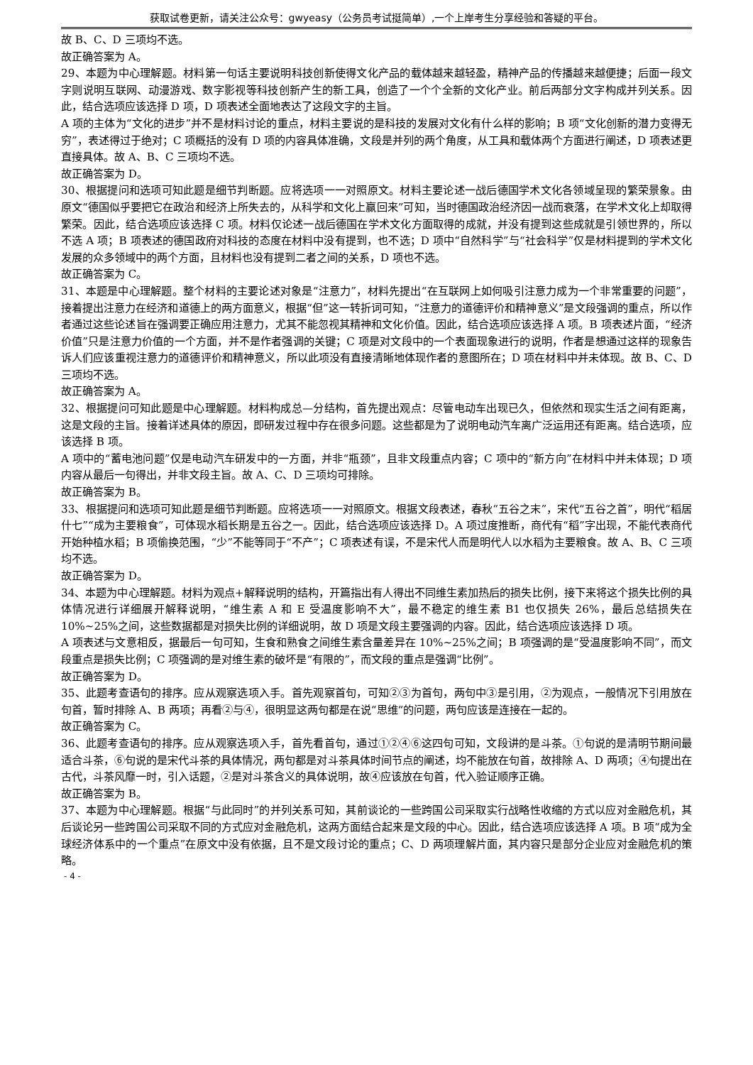获取试卷更新，请关注公众号：gwyeasy（公务员考试挺简单）,一个上岸考生分享经验和答疑的平台。
故 B、C、D 三项均不选。
故正确答案为 A。
29、本题为中心理解题。材料第一句话主要说明科技创新使得文化产品的载体越来越轻盈，精神产品的传播越来越便捷；后面一段文字则说明互联网、动漫游戏、数字影视等科技创新产生的新工具，创造了一个个全新的文化产业。前后两部分文字构成并列关系。因此，结合选项应该选择 D 项，D 项表述全面地表达了这段文字的主旨。
A 项的主体为“文化的进步”并不是材料讨论的重点，材料主要说的是科技的发展对文化有什么样的影响；B 项“文化创新的潜力变得无穷”，表述得过于绝对；C 项概括的没有 D 项的内容具体准确，文段是并列的两个角度，从工具和载体两个方面进行阐述，D 项表述更直接具体。故 A、B、C 三项均不选。
故正确答案为 D。
30、根据提问和选项可知此题是细节判断题。应将选项一一对照原文。材料主要论述一战后德国学术文化各领域呈现的繁荣景象。由原文“德国似乎要把它在政治和经济上所失去的，从科学和文化上赢回来”可知，当时德国政治经济因一战而衰落，在学术文化上却取得繁荣。因此，结合选项应该选择 C 项。材料仅论述一战后德国在学术文化方面取得的成就，并没有提到这些成就是引领世界的，所以不选 A 项；B 项表述的德国政府对科技的态度在材料中没有提到，也不选；D 项中“自然科学”与“社会科学”仅是材料提到的学术文化发展的众多领域中的两个方面，且材料也没有提到二者之间的关系，D 项也不选。
故正确答案为 C。
31、本题是中心理解题。整个材料的主要论述对象是“注意力”，材料先提出“在互联网上如何吸引注意力成为一个非常重要的问题”，接着提出注意力在经济和道德上的两方面意义，根据“但”这一转折词可知，“注意力的道德评价和精神意义”是文段强调的重点，所以作者通过这些论述旨在强调要正确应用注意力，尤其不能忽视其精神和文化价值。因此，结合选项应该选择 A 项。B 项表述片面，“经济价值”只是注意力价值的一个方面，并不是作者强调的关键；C 项是对文段中的一个表面现象进行的说明，作者是想通过这样的现象告诉人们应该重视注意力的道德评价和精神意义，所以此项没有直接清晰地体现作者的意图所在；D 项在材料中并未体现。故 B、C、D 三项均不选。
故正确答案为 A。
32、根据提问可知此题是中心理解题。材料构成总—分结构，首先提出观点：尽管电动车出现已久，但依然和现实生活之间有距离，这是文段的主旨。接着详述具体的原因，即研发过程中存在很多问题。这些都是为了说明电动汽车离广泛运用还有距离。结合选项，应该选择 B 项。
A 项中的“蓄电池问题”仅是电动汽车研发中的一方面，并非“瓶颈”，且非文段重点内容；C 项中的“新方向”在材料中并未体现；D 项内容从最后一句得出，并非文段主旨。故 A、C、D 三项均可排除。
故正确答案为 B。
33、根据提问和选项可知此题是细节判断题。应将选项一一对照原文。根据文段表述，春秋“五谷之末”，宋代“五谷之首”，明代“稻居什七”“成为主要粮食”，可体现水稻长期是五谷之一。因此，结合选项应该选择 D。A 项过度推断，商代有“稻”字出现，不能代表商代开始种植水稻；B 项偷换范围，“少”不能等同于“不产”；C 项表述有误，不是宋代人而是明代人以水稻为主要粮食。故 A、B、C 三项均不选。
故正确答案为 D。
34、本题为中心理解题。材料为观点+解释说明的结构，开篇指出有人得出不同维生素加热后的损失比例，接下来将这个损失比例的具体情况进行详细展开解释说明，“维生素 A 和 E 受温度影响不大”，最不稳定的维生素 B1 也仅损失 26%，最后总结损失在 10%~25%之间，这些数据都是对损失比例的详细说明，故 D 项是文段主要强调的内容。因此，结合选项应该选择 D 项。
A 项表述与文意相反，据最后一句可知，生食和熟食之间维生素含量差异在 10%~25%之间；B 项强调的是“受温度影响不同”，而文段重点是损失比例；C 项强调的是对维生素的破坏是“有限的”，而文段的重点是强调“比例”。
故正确答案为 D。
35、此题考查语句的排序。应从观察选项入手。首先观察首句，可知②③为首句，两句中③是引用，②为观点，一般情况下引用放在句首，暂时排除 A、B 两项；再看②与④，很明显这两句都是在说“思维“的问题，两句应该是连接在一起的。
故正确答案为 C。
36、此题考查语句的排序。应从观察选项入手，首先看首句，通过①②④⑥这四句可知，文段讲的是斗茶。①句说的是清明节期间最适合斗茶，⑥句说的是宋代斗茶的具体情况，两句都是对斗茶具体时间节点的阐述，均不能放在句首，故排除 A、D 两项；④句提出在古代，斗茶风靡一时，引入话题，②是对斗茶含义的具体说明，故④应该放在句首，代入验证顺序正确。
故正确答案为 B。
37、本题为中心理解题。根据“与此同时”的并列关系可知，其前谈论的一些跨国公司采取实行战略性收缩的方式以应对金融危机，其后谈论另一些跨国公司采取不同的方式应对金融危机，这两方面结合起来是文段的中心。因此，结合选项应该选择 A 项。B 项“成为全球经济体系中的一个重点”在原文中没有依据，且不是文段讨论的重点；C、D 两项理解片面，其内容只是部分企业应对金融危机的策略。
- 4 -